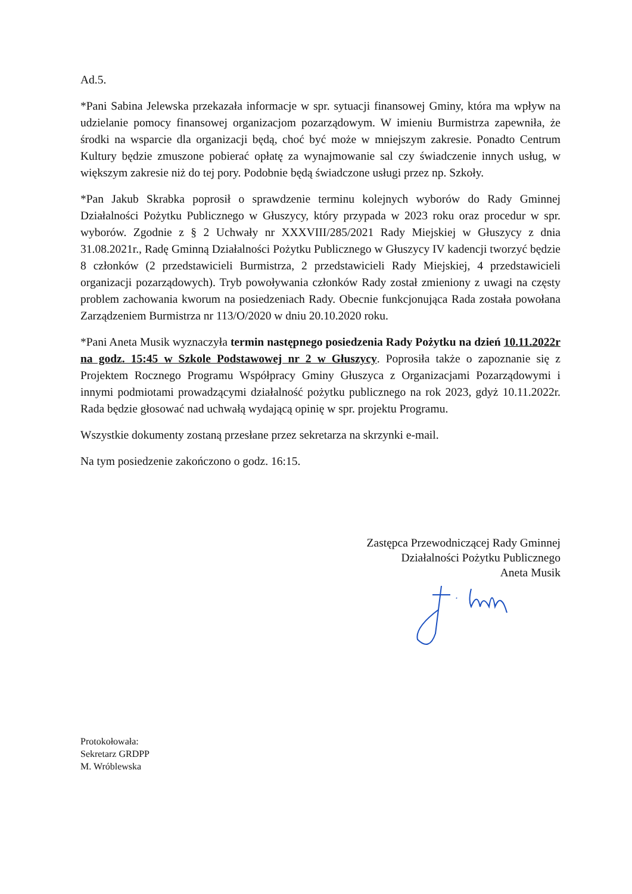Ad.5.
*Pani Sabina Jelewska przekazała informacje w spr. sytuacji finansowej Gminy, która ma wpływ na udzielanie pomocy finansowej organizacjom pozarządowym. W imieniu Burmistrza zapewniła, że środki na wsparcie dla organizacji będą, choć być może w mniejszym zakresie. Ponadto Centrum Kultury będzie zmuszone pobierać opłatę za wynajmowanie sal czy świadczenie innych usług, w większym zakresie niż do tej pory. Podobnie będą świadczone usługi przez np. Szkoły.
*Pan Jakub Skrabka poprosił o sprawdzenie terminu kolejnych wyborów do Rady Gminnej Działalności Pożytku Publicznego w Głuszycy, który przypada w 2023 roku oraz procedur w spr. wyborów. Zgodnie z § 2 Uchwały nr XXXVIII/285/2021 Rady Miejskiej w Głuszycy z dnia 31.08.2021r., Radę Gminną Działalności Pożytku Publicznego w Głuszycy IV kadencji tworzyć będzie 8 członków (2 przedstawicieli Burmistrza, 2 przedstawicieli Rady Miejskiej, 4 przedstawicieli organizacji pozarządowych). Tryb powoływania członków Rady został zmieniony z uwagi na częsty problem zachowania kworum na posiedzeniach Rady. Obecnie funkcjonująca Rada została powołana Zarządzeniem Burmistrza nr 113/O/2020 w dniu 20.10.2020 roku.
*Pani Aneta Musik wyznaczyła termin następnego posiedzenia Rady Pożytku na dzień 10.11.2022r na godz. 15:45 w Szkole Podstawowej nr 2 w Głuszycy. Poprosiła także o zapoznanie się z Projektem Rocznego Programu Współpracy Gminy Głuszyca z Organizacjami Pozarządowymi i innymi podmiotami prowadzącymi działalność pożytku publicznego na rok 2023, gdyż 10.11.2022r. Rada będzie głosować nad uchwałą wydającą opinię w spr. projektu Programu.
Wszystkie dokumenty zostaną przesłane przez sekretarza na skrzynki e-mail.
Na tym posiedzenie zakończono o godz. 16:15.
Zastępca Przewodniczącej Rady Gminnej
Działalności Pożytku Publicznego
Aneta Musik
Protokołowała:
Sekretarz GRDPP
M. Wróblewska